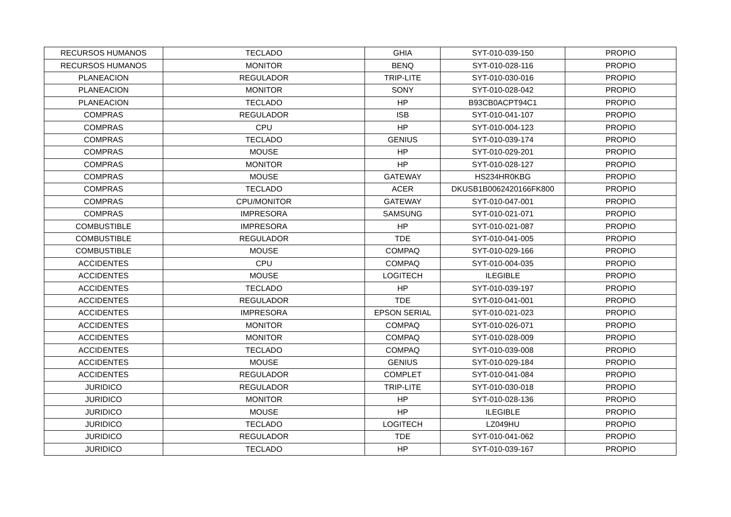| RECURSOS HUMANOS | TECLADO | GHIA | SYT-010-039-150 | PROPIO |
| RECURSOS HUMANOS | MONITOR | BENQ | SYT-010-028-116 | PROPIO |
| PLANEACION | REGULADOR | TRIP-LITE | SYT-010-030-016 | PROPIO |
| PLANEACION | MONITOR | SONY | SYT-010-028-042 | PROPIO |
| PLANEACION | TECLADO | HP | B93CB0ACPT94C1 | PROPIO |
| COMPRAS | REGULADOR | ISB | SYT-010-041-107 | PROPIO |
| COMPRAS | CPU | HP | SYT-010-004-123 | PROPIO |
| COMPRAS | TECLADO | GENIUS | SYT-010-039-174 | PROPIO |
| COMPRAS | MOUSE | HP | SYT-010-029-201 | PROPIO |
| COMPRAS | MONITOR | HP | SYT-010-028-127 | PROPIO |
| COMPRAS | MOUSE | GATEWAY | HS234HR0KBG | PROPIO |
| COMPRAS | TECLADO | ACER | DKUSB1B0062420166FK800 | PROPIO |
| COMPRAS | CPU/MONITOR | GATEWAY | SYT-010-047-001 | PROPIO |
| COMPRAS | IMPRESORA | SAMSUNG | SYT-010-021-071 | PROPIO |
| COMBUSTIBLE | IMPRESORA | HP | SYT-010-021-087 | PROPIO |
| COMBUSTIBLE | REGULADOR | TDE | SYT-010-041-005 | PROPIO |
| COMBUSTIBLE | MOUSE | COMPAQ | SYT-010-029-166 | PROPIO |
| ACCIDENTES | CPU | COMPAQ | SYT-010-004-035 | PROPIO |
| ACCIDENTES | MOUSE | LOGITECH | ILEGIBLE | PROPIO |
| ACCIDENTES | TECLADO | HP | SYT-010-039-197 | PROPIO |
| ACCIDENTES | REGULADOR | TDE | SYT-010-041-001 | PROPIO |
| ACCIDENTES | IMPRESORA | EPSON SERIAL | SYT-010-021-023 | PROPIO |
| ACCIDENTES | MONITOR | COMPAQ | SYT-010-026-071 | PROPIO |
| ACCIDENTES | MONITOR | COMPAQ | SYT-010-028-009 | PROPIO |
| ACCIDENTES | TECLADO | COMPAQ | SYT-010-039-008 | PROPIO |
| ACCIDENTES | MOUSE | GENIUS | SYT-010-029-184 | PROPIO |
| ACCIDENTES | REGULADOR | COMPLET | SYT-010-041-084 | PROPIO |
| JURIDICO | REGULADOR | TRIP-LITE | SYT-010-030-018 | PROPIO |
| JURIDICO | MONITOR | HP | SYT-010-028-136 | PROPIO |
| JURIDICO | MOUSE | HP | ILEGIBLE | PROPIO |
| JURIDICO | TECLADO | LOGITECH | LZ049HU | PROPIO |
| JURIDICO | REGULADOR | TDE | SYT-010-041-062 | PROPIO |
| JURIDICO | TECLADO | HP | SYT-010-039-167 | PROPIO |